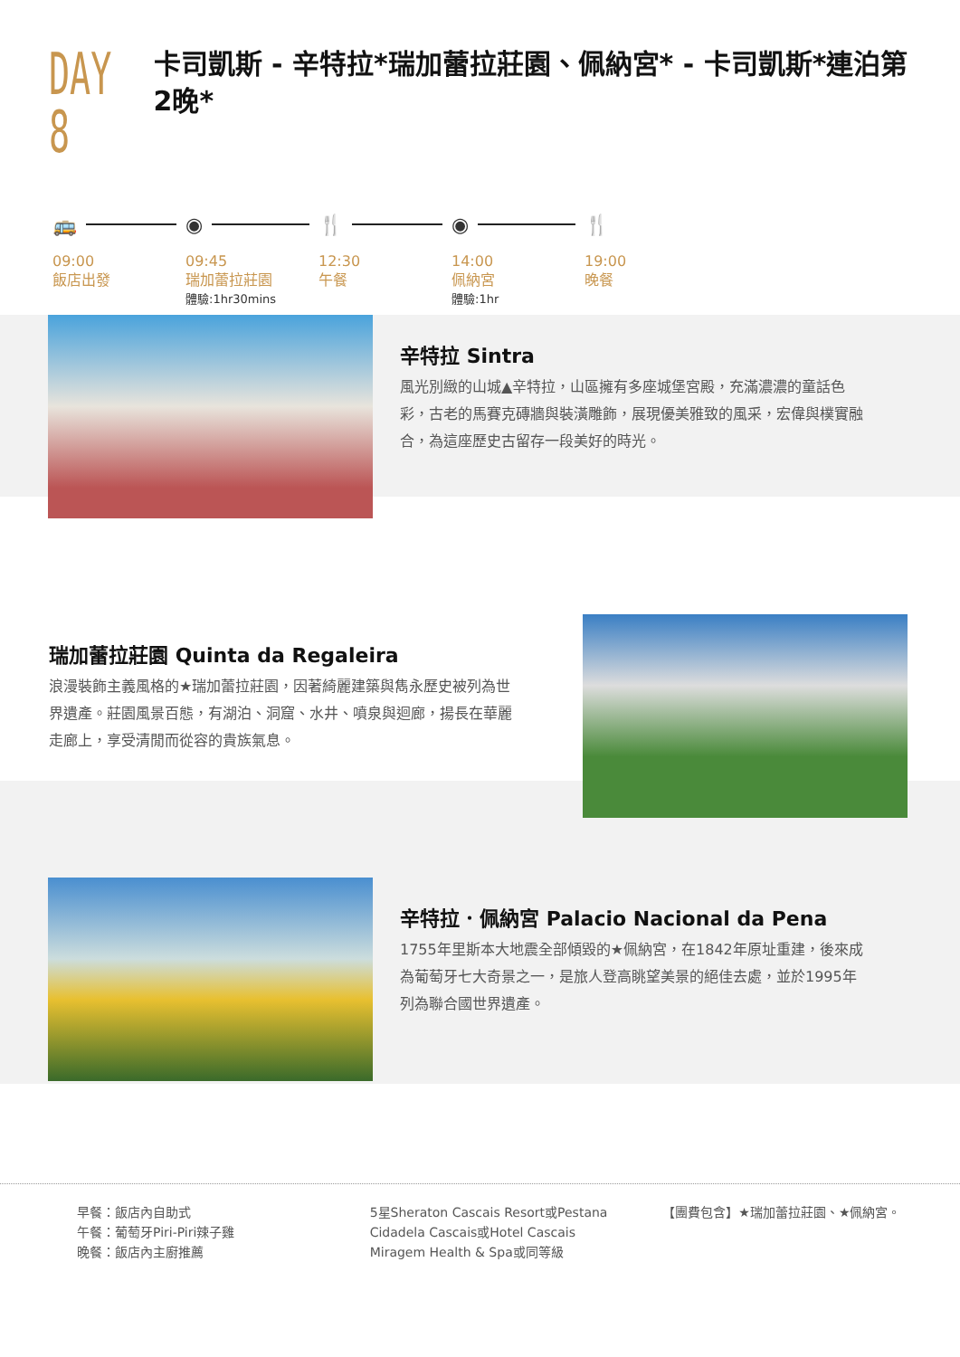DAY 8
卡司凱斯 - 辛特拉*瑞加蕾拉莊園、佩納宮* - 卡司凱斯*連泊第2晚*
🚌
09:00
飯店出發
◉
09:45
瑞加蕾拉莊園
體驗:1hr30mins
🍴
12:30
午餐
◉
14:00
佩納宮
體驗:1hr
🍴
19:00
晚餐
辛特拉 Sintra
風光別緻的山城▲辛特拉，山區擁有多座城堡宮殿，充滿濃濃的童話色彩，古老的馬賽克磚牆與裝潢雕飾，展現優美雅致的風采，宏偉與樸實融合，為這座歷史古留存一段美好的時光。
瑞加蕾拉莊園 Quinta da Regaleira
浪漫裝飾主義風格的★瑞加蕾拉莊園，因著綺麗建築與雋永歷史被列為世界遺產。莊園風景百態，有湖泊、洞窟、水井、噴泉與迴廊，揚長在華麗走廊上，享受清閒而從容的貴族氣息。
辛特拉．佩納宮 Palacio Nacional da Pena
1755年里斯本大地震全部傾毀的★佩納宮，在1842年原址重建，後來成為葡萄牙七大奇景之一，是旅人登高眺望美景的絕佳去處，並於1995年列為聯合國世界遺產。
早餐：飯店內自助式
午餐：葡萄牙Piri-Piri辣子雞
晚餐：飯店內主廚推薦
5星Sheraton Cascais Resort或Pestana Cidadela Cascais或Hotel Cascais Miragem Health & Spa或同等級
【團費包含】★瑞加蕾拉莊園、★佩納宮。